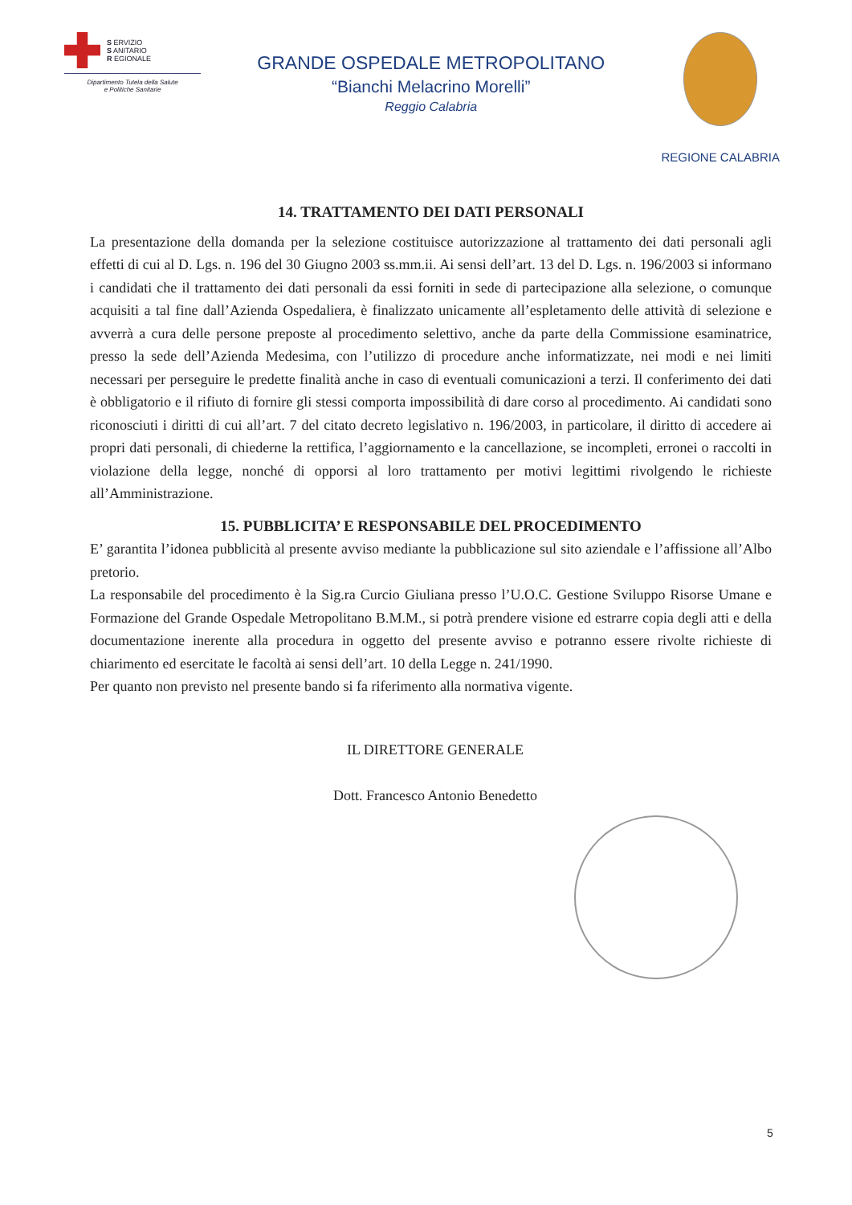S ERVIZIO
S ANITARIO
R EGIONALE
Dipartimento Tutela della Salute
e Politiche Sanitarie
GRANDE OSPEDALE METROPOLITANO
“Bianchi Melacrino Morelli”
Reggio Calabria
REGIONE CALABRIA
14. TRATTAMENTO DEI DATI PERSONALI
La presentazione della domanda per la selezione costituisce autorizzazione al trattamento dei dati personali agli effetti di cui al D. Lgs. n. 196 del 30 Giugno 2003 ss.mm.ii. Ai sensi dell’art. 13 del D. Lgs. n. 196/2003 si informano i candidati che il trattamento dei dati personali da essi forniti in sede di partecipazione alla selezione, o comunque acquisiti a tal fine dall’Azienda Ospedaliera, è finalizzato unicamente all’espletamento delle attività di selezione e avverrà a cura delle persone preposte al procedimento selettivo, anche da parte della Commissione esaminatrice, presso la sede dell’Azienda Medesima, con l’utilizzo di procedure anche informatizzate, nei modi e nei limiti necessari per perseguire le predette finalità anche in caso di eventuali comunicazioni a terzi. Il conferimento dei dati è obbligatorio e il rifiuto di fornire gli stessi comporta impossibilità di dare corso al procedimento. Ai candidati sono riconosciuti i diritti di cui all’art. 7 del citato decreto legislativo n. 196/2003, in particolare, il diritto di accedere ai propri dati personali, di chiederne la rettifica, l’aggiornamento e la cancellazione, se incompleti, erronei o raccolti in violazione della legge, nonché di opporsi al loro trattamento per motivi legittimi rivolgendo le richieste all’Amministrazione.
15. PUBBLICITA’ E RESPONSABILE DEL PROCEDIMENTO
E’ garantita l’idonea pubblicità al presente avviso mediante la pubblicazione sul sito aziendale e l’affissione all’Albo pretorio.
La responsabile del procedimento è la Sig.ra Curcio Giuliana presso l’U.O.C. Gestione Sviluppo Risorse Umane e Formazione del Grande Ospedale Metropolitano B.M.M., si potrà prendere visione ed estrarre copia degli atti e della documentazione inerente alla procedura in oggetto del presente avviso e potranno essere rivolte richieste di chiarimento ed esercitate le facoltà ai sensi dell’art. 10 della Legge n. 241/1990.
Per quanto non previsto nel presente bando si fa riferimento alla normativa vigente.
IL DIRETTORE GENERALE
Dott. Francesco Antonio Benedetto
5